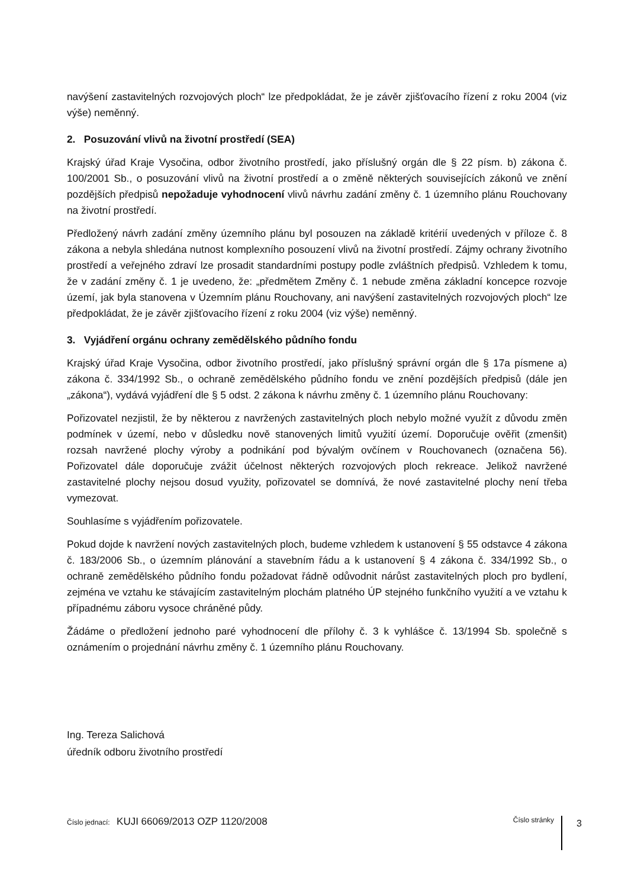navýšení zastavitelných rozvojových ploch“ lze předpokládat, že je závěr zjišťovacího řízení z roku 2004 (viz výše) neměnný.
2. Posuzování vlivů na životní prostředí (SEA)
Krajský úřad Kraje Vysočina, odbor životního prostředí, jako příslušný orgán dle § 22 písm. b) zákona č. 100/2001 Sb., o posuzování vlivů na životní prostředí a o změně některých souvisejících zákonů ve znění pozdějších předpisů nepožaduje vyhodnocení vlivů návrhu zadání změny č. 1 územního plánu Rouchovany na životní prostředí.
Předložený návrh zadání změny územního plánu byl posouzen na základě kritérií uvedených v příloze č. 8 zákona a nebyla shledána nutnost komplexního posouzení vlivů na životní prostředí. Zájmy ochrany životního prostředí a veřejného zdraví lze prosadit standardními postupy podle zvláštních předpisů. Vzhledem k tomu, že v zadání změny č. 1 je uvedeno, že: „předmětem Změny č. 1 nebude změna základní koncepce rozvoje území, jak byla stanovena v Územním plánu Rouchovany, ani navýšení zastavitelných rozvojových ploch“ lze předpokládat, že je závěr zjišťovacího řízení z roku 2004 (viz výše) neměnný.
3. Vyjádření orgánu ochrany zemědělského půdního fondu
Krajský úřad Kraje Vysočina, odbor životního prostředí, jako příslušný správní orgán dle § 17a písmene a) zákona č. 334/1992 Sb., o ochraně zemědělského půdního fondu ve znění pozdějších předpisů (dále jen „zákona“), vydává vyjádření dle § 5 odst. 2 zákona k návrhu změny č. 1 územního plánu Rouchovany:
Pořizovatel nezjistil, že by některou z navržených zastavitelných ploch nebylo možné využít z důvodu změn podmínek v území, nebo v důsledku nově stanovených limitů využití území. Doporučuje ověřit (zmenšit) rozsah navržené plochy výroby a podnikání pod bývalým ovčínem v Rouchovanech (označena 56). Pořizovatel dále doporučuje zvážit účelnost některých rozvojových ploch rekreace. Jelikož navržené zastavitelné plochy nejsou dosud využity, pořizovatel se domnívá, že nové zastavitelné plochy není třeba vymezovat.
Souhlasíme s vyjádřením pořizovatele.
Pokud dojde k navržení nových zastavitelných ploch, budeme vzhledem k ustanovení § 55 odstavce 4 zákona č. 183/2006 Sb., o územním plánování a stavebním řádu a k ustanovení § 4 zákona č. 334/1992 Sb., o ochraně zemědělského půdního fondu požadovat řádně odůvodnit nárůst zastavitelných ploch pro bydlení, zejména ve vztahu ke stávajícím zastavitelným plochám platného ÚP stejného funkčního využití a ve vztahu k případnému záboru vysoce chráněné půdy.
Žádáme o předložení jednoho paré vyhodnocení dle přílohy č. 3 k vyhlášce č. 13/1994 Sb. společně s oznámením o projednání návrhu změny č. 1 územního plánu Rouchovany.
Ing. Tereza Salichová
úředník odboru životního prostředí
Číslo jednací: KUJI 66069/2013 OZP 1120/2008
Číslo stránky
3